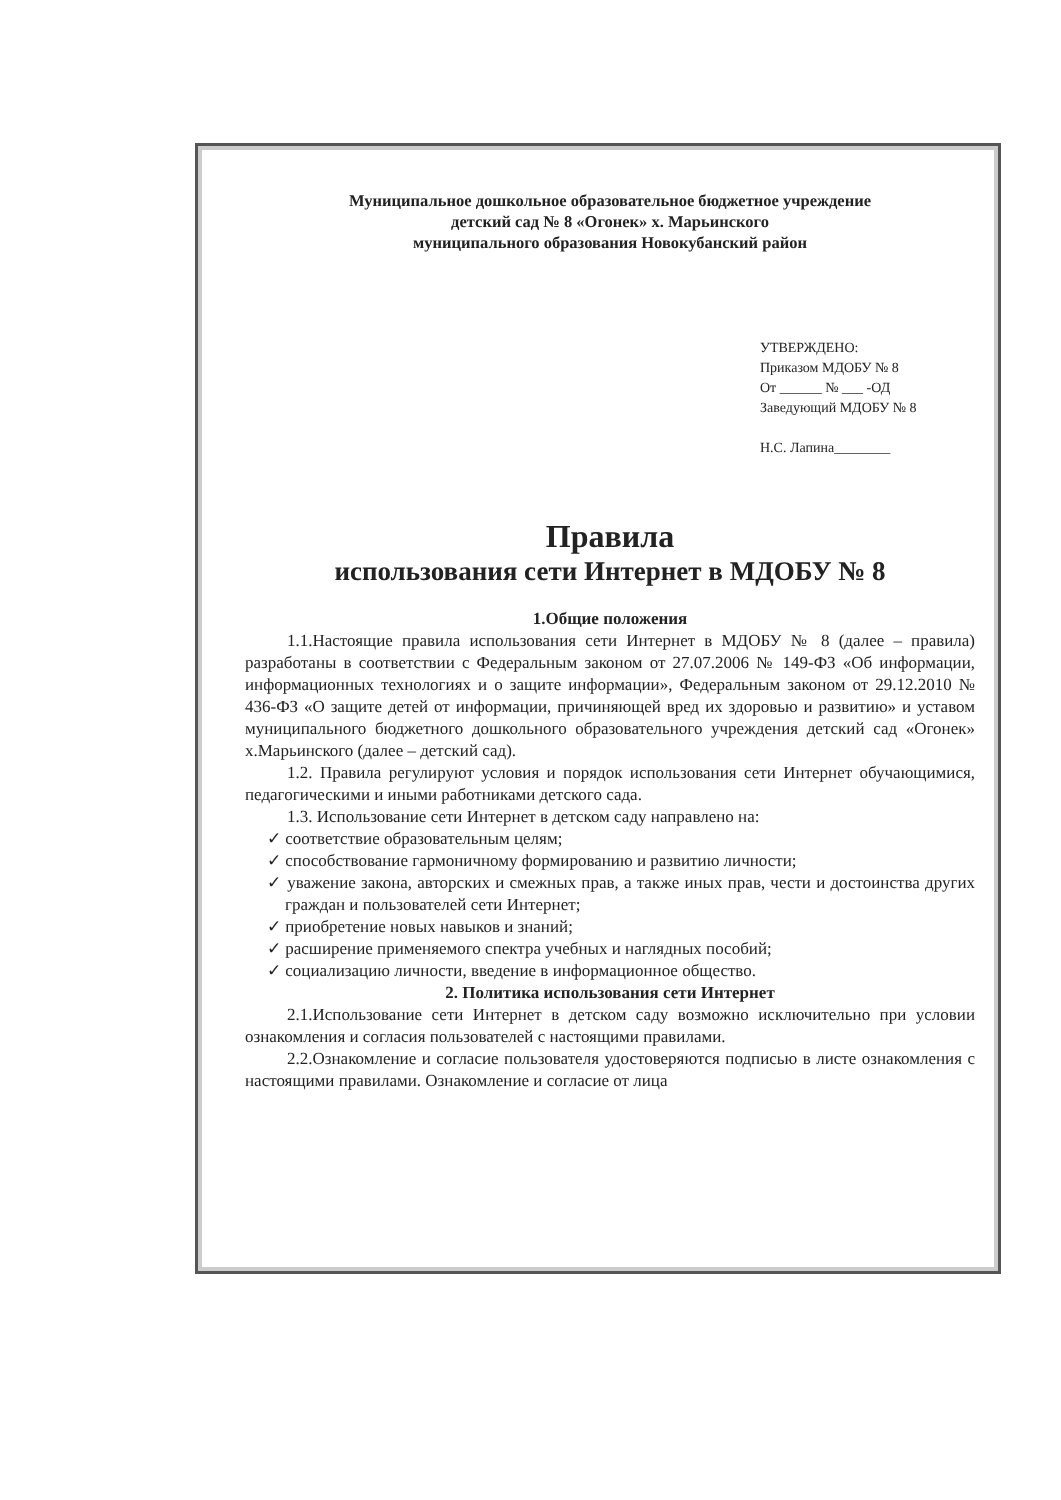Муниципальное дошкольное образовательное бюджетное учреждение
детский сад № 8 «Огонек» х. Марьинского
муниципального образования Новокубанский район
УТВЕРЖДЕНО:
Приказом МДОБУ № 8
От ______ № ___ -ОД
Заведующий МДОБУ № 8
Н.С. Лапина________
Правила
использования сети Интернет в МДОБУ № 8
1.Общие положения
1.1.Настоящие правила использования сети Интернет в МДОБУ № 8 (далее – правила) разработаны в соответствии с Федеральным законом от 27.07.2006 № 149-ФЗ «Об информации, информационных технологиях и о защите информации», Федеральным законом от 29.12.2010 № 436-ФЗ «О защите детей от информации, причиняющей вред их здоровью и развитию» и уставом муниципального бюджетного дошкольного образовательного учреждения детский сад «Огонек» х.Марьинского (далее – детский сад).
1.2. Правила регулируют условия и порядок использования сети Интернет обучающимися, педагогическими и иными работниками детского сада.
1.3. Использование сети Интернет в детском саду направлено на:
✓ соответствие образовательным целям;
✓ способствование гармоничному формированию и развитию личности;
✓ уважение закона, авторских и смежных прав, а также иных прав, чести и достоинства других граждан и пользователей сети Интернет;
✓ приобретение новых навыков и знаний;
✓ расширение применяемого спектра учебных и наглядных пособий;
✓ социализацию личности, введение в информационное общество.
2. Политика использования сети Интернет
2.1.Использование сети Интернет в детском саду возможно исключительно при условии ознакомления и согласия пользователей с настоящими правилами.
2.2.Ознакомление и согласие пользователя удостоверяются подписью в листе ознакомления с настоящими правилами. Ознакомление и согласие от лица